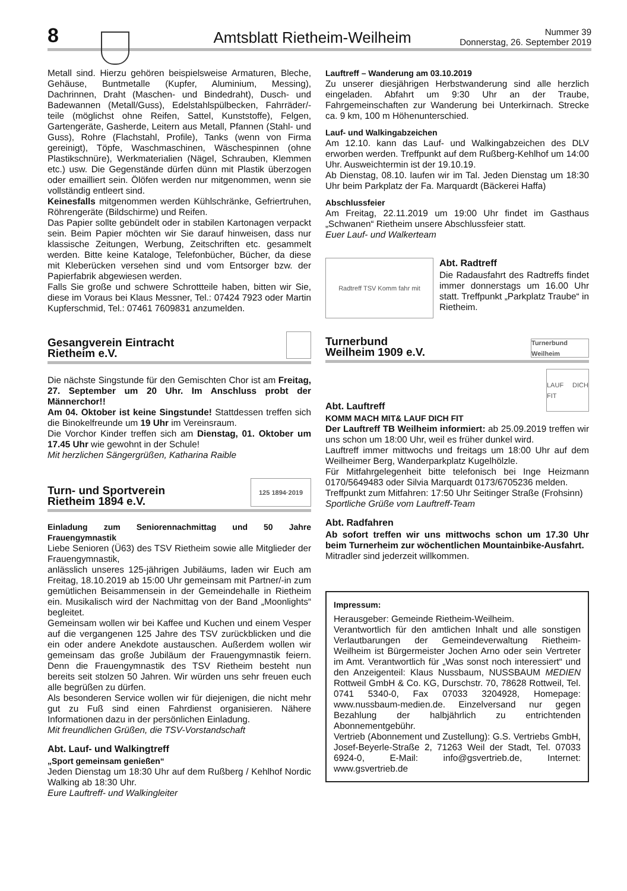8
Amtsblatt Rietheim-Weilheim
Nummer 39
Donnerstag, 26. September 2019
Metall sind. Hierzu gehören beispielsweise Armaturen, Bleche, Gehäuse, Buntmetalle (Kupfer, Aluminium, Messing), Dachrinnen, Draht (Maschen- und Bindedraht), Dusch- und Badewannen (Metall/Guss), Edelstahlspülbecken, Fahrräder/-teile (möglichst ohne Reifen, Sattel, Kunststoffe), Felgen, Gartengeräte, Gasherde, Leitern aus Metall, Pfannen (Stahl- und Guss), Rohre (Flachstahl, Profile), Tanks (wenn von Firma gereinigt), Töpfe, Waschmaschinen, Wäschespinnen (ohne Plastikschnüre), Werkmaterialien (Nägel, Schrauben, Klemmen etc.) usw. Die Gegenstände dürfen dünn mit Plastik überzogen oder emailliert sein. Ölöfen werden nur mitgenommen, wenn sie vollständig entleert sind.
Keinesfalls mitgenommen werden Kühlschränke, Gefriertruhen, Röhrengeräte (Bildschirme) und Reifen.
Das Papier sollte gebündelt oder in stabilen Kartonagen verpackt sein. Beim Papier möchten wir Sie darauf hinweisen, dass nur klassische Zeitungen, Werbung, Zeitschriften etc. gesammelt werden. Bitte keine Kataloge, Telefonbücher, Bücher, da diese mit Kleberücken versehen sind und vom Entsorger bzw. der Papierfabrik abgewiesen werden.
Falls Sie große und schwere Schrottteile haben, bitten wir Sie, diese im Voraus bei Klaus Messner, Tel.: 07424 7923 oder Martin Kupferschmid, Tel.: 07461 7609831 anzumelden.
Gesangverein Eintracht
Rietheim e.V.
Die nächste Singstunde für den Gemischten Chor ist am Freitag, 27. September um 20 Uhr. Im Anschluss probt der Männerchor!!
Am 04. Oktober ist keine Singstunde! Stattdessen treffen sich die Binokelfreunde um 19 Uhr im Vereinsraum.
Die Vorchor Kinder treffen sich am Dienstag, 01. Oktober um 17.45 Uhr wie gewohnt in der Schule!
Mit herzlichen Sängergrüßen, Katharina Raible
Turn- und Sportverein
Rietheim 1894 e.V. 125 1894·2019
Einladung zum Seniorennachmittag und 50 Jahre Frauengymnastik
Liebe Senioren (Ü63) des TSV Rietheim sowie alle Mitglieder der Frauengymnastik,
anlässlich unseres 125-jährigen Jubiläums, laden wir Euch am Freitag, 18.10.2019 ab 15:00 Uhr gemeinsam mit Partner/-in zum gemütlichen Beisammensein in der Gemeindehalle in Rietheim ein. Musikalisch wird der Nachmittag von der Band „Moonlights“ begleitet.
Gemeinsam wollen wir bei Kaffee und Kuchen und einem Vesper auf die vergangenen 125 Jahre des TSV zurückblicken und die ein oder andere Anekdote austauschen. Außerdem wollen wir gemeinsam das große Jubiläum der Frauengymnastik feiern. Denn die Frauengymnastik des TSV Rietheim besteht nun bereits seit stolzen 50 Jahren. Wir würden uns sehr freuen euch alle begrüßen zu dürfen.
Als besonderen Service wollen wir für diejenigen, die nicht mehr gut zu Fuß sind einen Fahrdienst organisieren. Nähere Informationen dazu in der persönlichen Einladung.
Mit freundlichen Grüßen, die TSV-Vorstandschaft
Abt. Lauf- und Walkingtreff
„Sport gemeinsam genießen“
Jeden Dienstag um 18:30 Uhr auf dem Rußberg / Kehlhof Nordic Walking ab 18:30 Uhr.
Eure Lauftreff- und Walkingleiter
Lauftreff – Wanderung am 03.10.2019
Zu unserer diesjährigen Herbstwanderung sind alle herzlich eingeladen. Abfahrt um 9:30 Uhr an der Traube, Fahrgemeinschaften zur Wanderung bei Unterkirnach. Strecke ca. 9 km, 100 m Höhenunterschied.
Lauf- und Walkingabzeichen
Am 12.10. kann das Lauf- und Walkingabzeichen des DLV erworben werden. Treffpunkt auf dem Rußberg-Kehlhof um 14:00 Uhr. Ausweichtermin ist der 19.10.19.
Ab Dienstag, 08.10. laufen wir im Tal. Jeden Dienstag um 18:30 Uhr beim Parkplatz der Fa. Marquardt (Bäckerei Haffa)
Abschlussfeier
Am Freitag, 22.11.2019 um 19:00 Uhr findet im Gasthaus „Schwanen“ Rietheim unsere Abschlussfeier statt.
Euer Lauf- und Walkerteam
Radtreff TSV Komm fahr mit
Abt. Radtreff
Die Radausfahrt des Radtreffs findet immer donnerstags um 16.00 Uhr statt. Treffpunkt „Parkplatz Traube“ in Rietheim.
Turnerbund
Weilheim 1909 e.V. Turnerbund Weilheim
Abt. Lauftreff
LAUF DICH FIT
KOMM MACH MIT& LAUF DICH FIT
Der Lauftreff TB Weilheim informiert: ab 25.09.2019 treffen wir uns schon um 18:00 Uhr, weil es früher dunkel wird.
Lauftreff immer mittwochs und freitags um 18:00 Uhr auf dem Weilheimer Berg, Wanderparkplatz Kugelhölzle.
Für Mitfahrgelegenheit bitte telefonisch bei Inge Heizmann 0170/5649483 oder Silvia Marquardt 0173/6705236 melden.
Treffpunkt zum Mitfahren: 17:50 Uhr Seitinger Straße (Frohsinn)
Sportliche Grüße vom Lauftreff-Team
Abt. Radfahren
Ab sofort treffen wir uns mittwochs schon um 17.30 Uhr beim Turnerheim zur wöchentlichen Mountainbike-Ausfahrt.
Mitradler sind jederzeit willkommen.
Impressum:
Herausgeber: Gemeinde Rietheim-Weilheim.
Verantwortlich für den amtlichen Inhalt und alle sonstigen Verlautbarungen der Gemeindeverwaltung Rietheim-Weilheim ist Bürgermeister Jochen Arno oder sein Vertreter im Amt. Verantwortlich für „Was sonst noch interessiert“ und den Anzeigenteil: Klaus Nussbaum, NUSSBAUM MEDIEN Rottweil GmbH & Co. KG, Durschstr. 70, 78628 Rottweil, Tel. 0741 5340-0, Fax 07033 3204928, Homepage: www.nussbaum-medien.de. Einzelversand nur gegen Bezahlung der halbjährlich zu entrichtenden Abonnementgebühr.
Vertrieb (Abonnement und Zustellung): G.S. Vertriebs GmbH, Josef-Beyerle-Straße 2, 71263 Weil der Stadt, Tel. 07033 6924-0, E-Mail: info@gsvertrieb.de, Internet: www.gsvertrieb.de